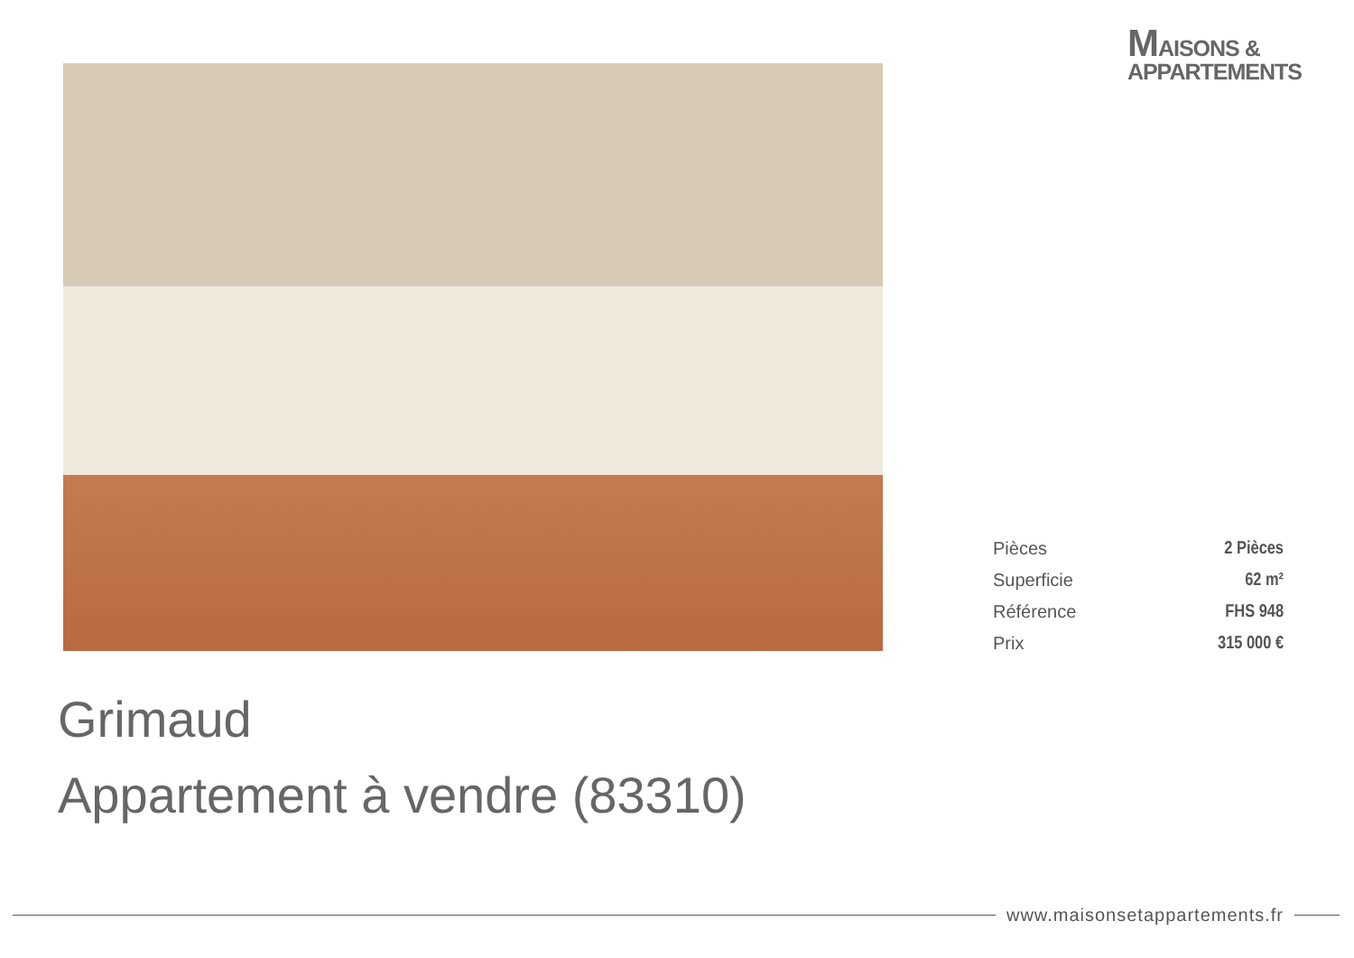MAISONS &
APPARTEMENTS
| Pièces | 2 Pièces |
| Superficie | 62 m² |
| Référence | FHS 948 |
| Prix | 315 000 € |
Grimaud
Appartement à vendre (83310)
www.maisonsetappartements.fr